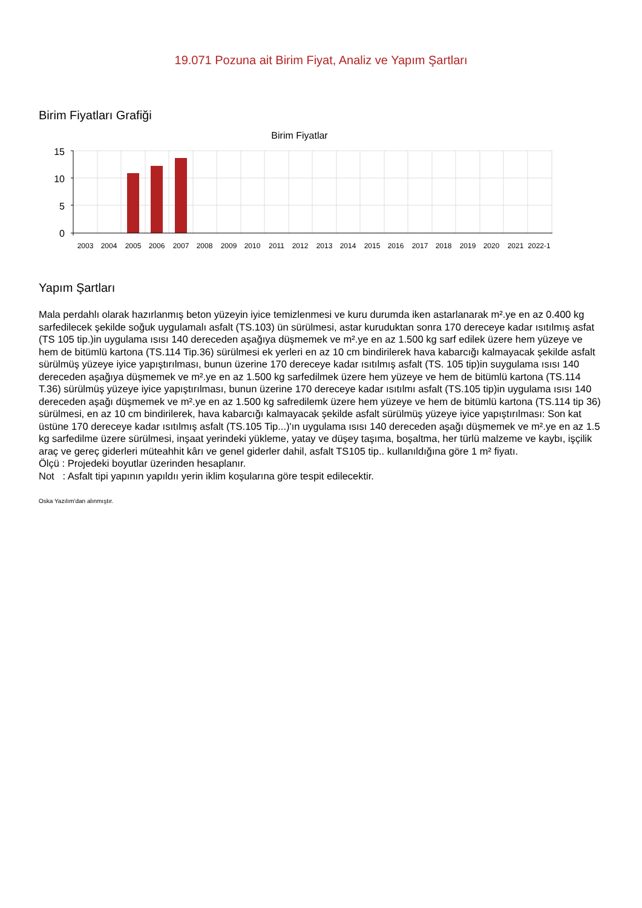19.071 Pozuna ait Birim Fiyat, Analiz ve Yapım Şartları
Birim Fiyatları Grafiği
Birim Fiyatlar
15
10
5
0
2003
2004
2005
2006
2007
2008
2009
2010
2011
2012
2013
2014
2015
2016
2017
2018
2019
2020
2021
2022-1
Yapım Şartları
Mala perdahlı olarak hazırlanmış beton yüzeyin iyice temizlenmesi ve kuru durumda iken astarlanarak m².ye en az 0.400 kg sarfedilecek şekilde soğuk uygulamalı asfalt (TS.103) ün sürülmesi, astar kuruduktan sonra 170 dereceye kadar ısıtılmış asfat (TS 105 tip.)in uygulama ısısı 140 dereceden aşağıya düşmemek ve m².ye en az 1.500 kg sarf edilek üzere hem yüzeye ve hem de bitümlü kartona (TS.114 Tip.36) sürülmesi ek yerleri en az 10 cm bindirilerek hava kabarcığı kalmayacak şekilde asfalt sürülmüş yüzeye iyice yapıştırılması, bunun üzerine 170 dereceye kadar ısıtılmış asfalt (TS. 105 tip)in suygulama ısısı 140 dereceden aşağıya düşmemek ve m².ye en az 1.500 kg sarfedilmek üzere hem yüzeye ve hem de bitümlü kartona (TS.114 T.36) sürülmüş yüzeye iyice yapıştırılması, bunun üzerine 170 dereceye kadar ısıtılmı asfalt (TS.105 tip)in uygulama ısısı 140 dereceden aşağı düşmemek ve m².ye en az 1.500 kg safredilemk üzere hem yüzeye ve hem de bitümlü kartona (TS.114 tip 36) sürülmesi, en az 10 cm bindirilerek, hava kabarcığı kalmayacak şekilde asfalt sürülmüş yüzeye iyice yapıştırılması: Son kat üstüne 170 dereceye kadar ısıtılmış asfalt (TS.105 Tip...)'ın uygulama ısısı 140 dereceden aşağı düşmemek ve m².ye en az 1.5 kg sarfedilme üzere sürülmesi, inşaat yerindeki yükleme, yatay ve düşey taşıma, boşaltma, her türlü malzeme ve kaybı, işçilik araç ve gereç giderleri müteahhit kârı ve genel giderler dahil, asfalt TS105 tip.. kullanıldığına göre 1 m² fiyatı.
Ölçü : Projedeki boyutlar üzerinden hesaplanır.
Not : Asfalt tipi yapının yapıldıı yerin iklim koşularına göre tespit edilecektir.
Oska Yazılım'dan alınmıştır.